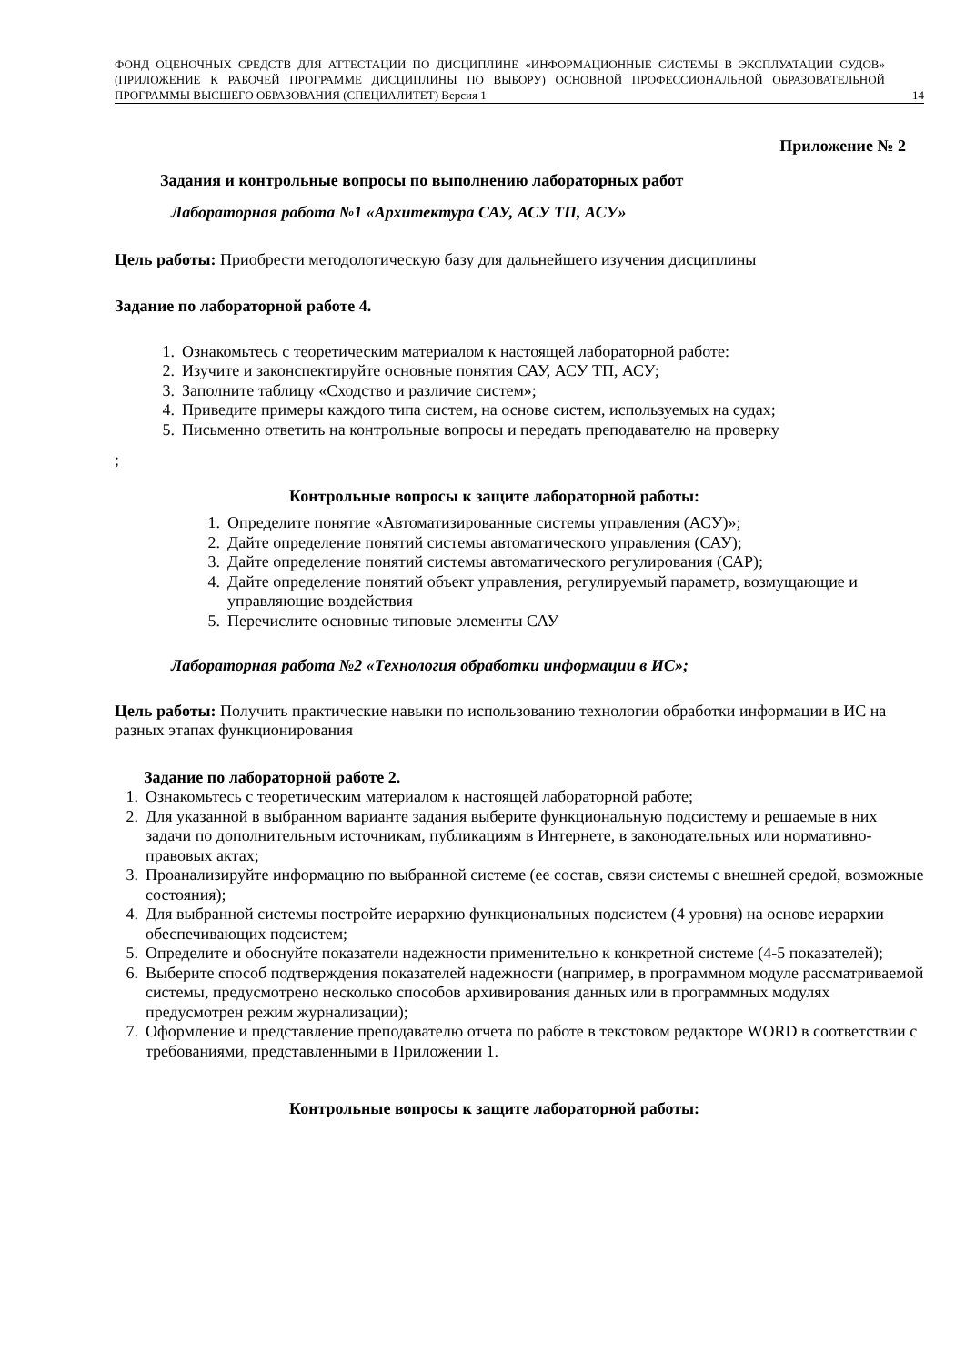ФОНД ОЦЕНОЧНЫХ СРЕДСТВ ДЛЯ АТТЕСТАЦИИ ПО ДИСЦИПЛИНЕ «ИНФОРМАЦИОННЫЕ СИСТЕМЫ В ЭКСПЛУАТАЦИИ СУДОВ» (ПРИЛОЖЕНИЕ К РАБОЧЕЙ ПРОГРАММЕ ДИСЦИПЛИНЫ ПО ВЫБОРУ) ОСНОВНОЙ ПРОФЕССИОНАЛЬНОЙ ОБРАЗОВАТЕЛЬНОЙ ПРОГРАММЫ ВЫСШЕГО ОБРАЗОВАНИЯ (СПЕЦИАЛИТЕТ) Версия 1
14
Приложение № 2
Задания и контрольные вопросы по выполнению лабораторных работ
Лабораторная работа №1 «Архитектура САУ, АСУ ТП, АСУ»
Цель работы: Приобрести методологическую базу для дальнейшего изучения дисциплины
Задание по лабораторной работе 4.
1. Ознакомьтесь с теоретическим материалом к настоящей лабораторной работе:
2. Изучите и законспектируйте основные понятия САУ, АСУ ТП, АСУ;
3. Заполните таблицу «Сходство и различие систем»;
4. Приведите примеры каждого типа систем, на основе систем, используемых на судах;
5. Письменно ответить на контрольные вопросы и передать преподавателю на проверку
;
Контрольные вопросы к защите лабораторной работы:
1. Определите понятие «Автоматизированные системы управления (АСУ)»;
2. Дайте определение понятий системы автоматического управления (САУ);
3. Дайте определение понятий системы автоматического регулирования (САР);
4. Дайте определение понятий объект управления, регулируемый параметр, возмущающие и управляющие воздействия
5. Перечислите основные типовые элементы САУ
Лабораторная работа №2 «Технология обработки информации в ИС»;
Цель работы: Получить практические навыки по использованию технологии обработки информации в ИС на разных этапах функционирования
Задание по лабораторной работе 2.
1. Ознакомьтесь с теоретическим материалом к настоящей лабораторной работе;
2. Для указанной в выбранном варианте задания выберите функциональную подсистему и решаемые в них задачи по дополнительным источникам, публикациям в Интернете, в законодательных или нормативно-правовых актах;
3. Проанализируйте информацию по выбранной системе (ее состав, связи системы с внешней средой, возможные состояния);
4. Для выбранной системы постройте иерархию функциональных подсистем (4 уровня) на основе иерархии обеспечивающих подсистем;
5. Определите и обоснуйте показатели надежности применительно к конкретной системе (4-5 показателей);
6. Выберите способ подтверждения показателей надежности (например, в программном модуле рассматриваемой системы, предусмотрено несколько способов архивирования данных или в программных модулях предусмотрен режим журнализации);
7. Оформление и представление преподавателю отчета по работе в текстовом редакторе WORD в соответствии с требованиями, представленными в Приложении 1.
Контрольные вопросы к защите лабораторной работы: